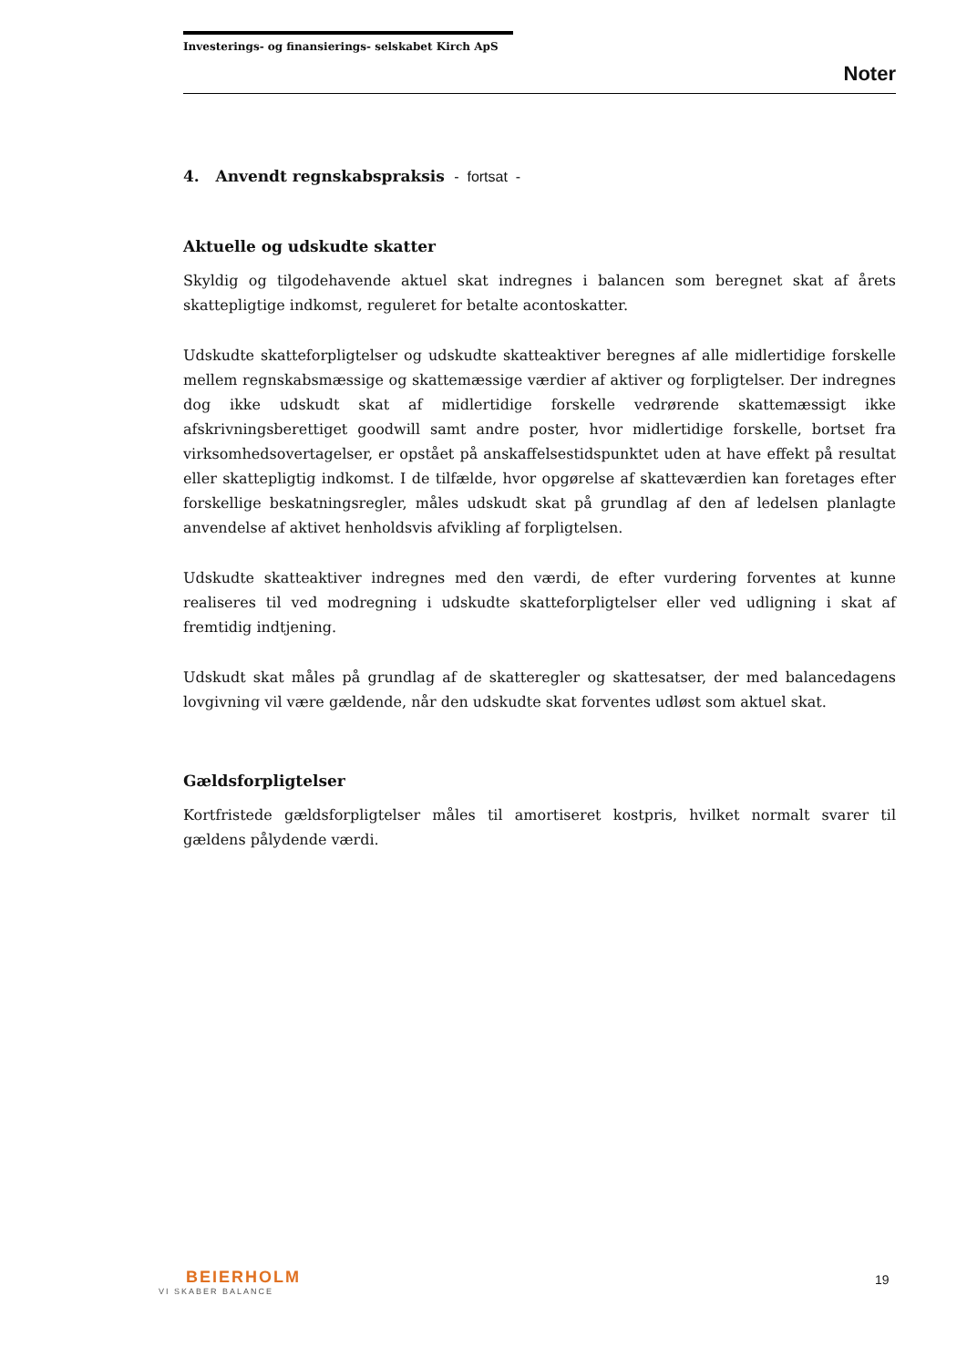Investerings- og finansierings- selskabet Kirch ApS
Noter
4. Anvendt regnskabspraksis - fortsat -
Aktuelle og udskudte skatter
Skyldig og tilgodehavende aktuel skat indregnes i balancen som beregnet skat af årets skattepligtige indkomst, reguleret for betalte acontoskatter.
Udskudte skatteforpligtelser og udskudte skatteaktiver beregnes af alle midlertidige forskelle mellem regnskabsmæssige og skattemæssige værdier af aktiver og forpligtelser. Der indregnes dog ikke udskudt skat af midlertidige forskelle vedrørende skattemæssigt ikke afskrivningsberettiget goodwill samt andre poster, hvor midlertidige forskelle, bortset fra virksomhedsovertagelser, er opstået på anskaffelsestidspunktet uden at have effekt på resultat eller skattepligtig indkomst. I de tilfælde, hvor opgørelse af skatteværdien kan foretages efter forskellige beskatningsregler, måles udskudt skat på grundlag af den af ledelsen planlagte anvendelse af aktivet henholdsvis afvikling af forpligtelsen.
Udskudte skatteaktiver indregnes med den værdi, de efter vurdering forventes at kunne realiseres til ved modregning i udskudte skatteforpligtelser eller ved udligning i skat af fremtidig indtjening.
Udskudt skat måles på grundlag af de skatteregler og skattesatser, der med balancedagens lovgivning vil være gældende, når den udskudte skat forventes udløst som aktuel skat.
Gældsforpligtelser
Kortfristede gældsforpligtelser måles til amortiseret kostpris, hvilket normalt svarer til gældens pålydende værdi.
BEIERHOLM
VI SKABER BALANCE
19